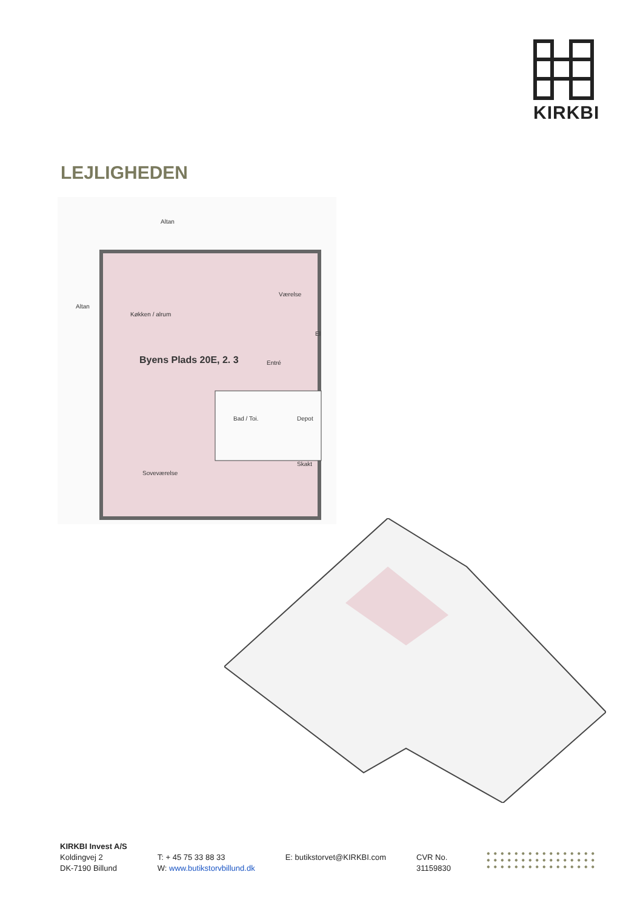KIRKBI
LEJLIGHEDEN
Altan
Altan
Køkken / alrum
Værelse
Byens Plads 20E, 2. 3 Entré
Bad / Toi. Depot
Skakt
Soveværelse
El
KIRKBI Invest A/S
Koldingvej 2
DK-7190 Billund
T: + 45 75 33 88 33
W: www.butikstorvbillund.dk
E: butikstorvet@KIRKBI.com
CVR No.
31159830